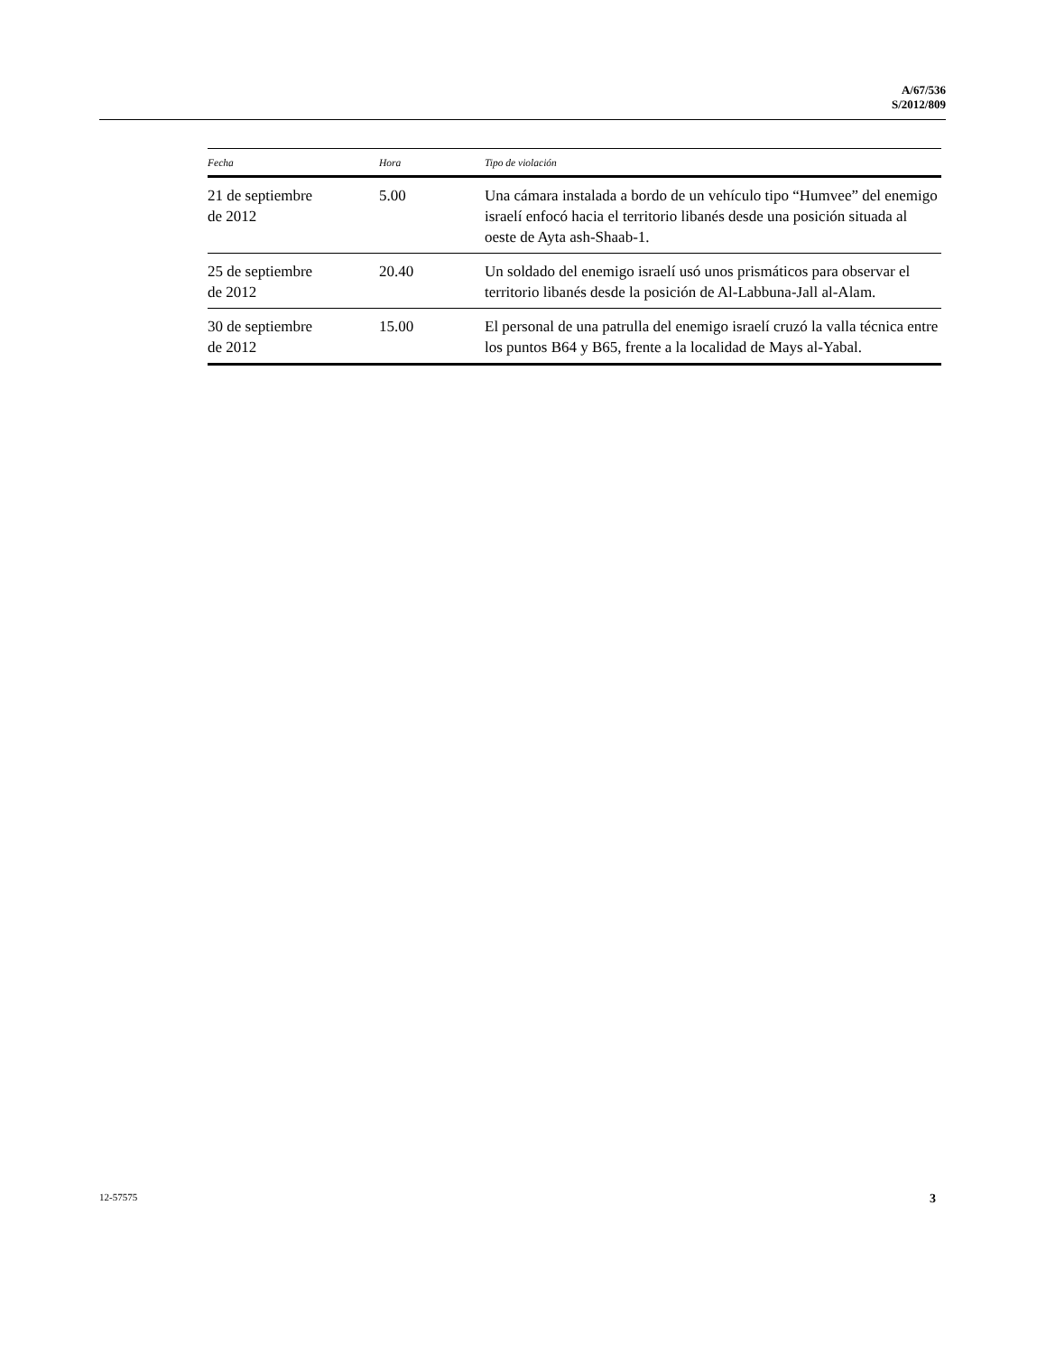A/67/536
S/2012/809
| Fecha | Hora | Tipo de violación |
| --- | --- | --- |
| 21 de septiembre de 2012 | 5.00 | Una cámara instalada a bordo de un vehículo tipo “Humvee” del enemigo israelí enfocó hacia el territorio libanés desde una posición situada al oeste de Ayta ash-Shaab-1. |
| 25 de septiembre de 2012 | 20.40 | Un soldado del enemigo israelí usó unos prismáticos para observar el territorio libanés desde la posición de Al-Labbuna-Jall al-Alam. |
| 30 de septiembre de 2012 | 15.00 | El personal de una patrulla del enemigo israelí cruzó la valla técnica entre los puntos B64 y B65, frente a la localidad de Mays al-Yabal. |
12-57575 3